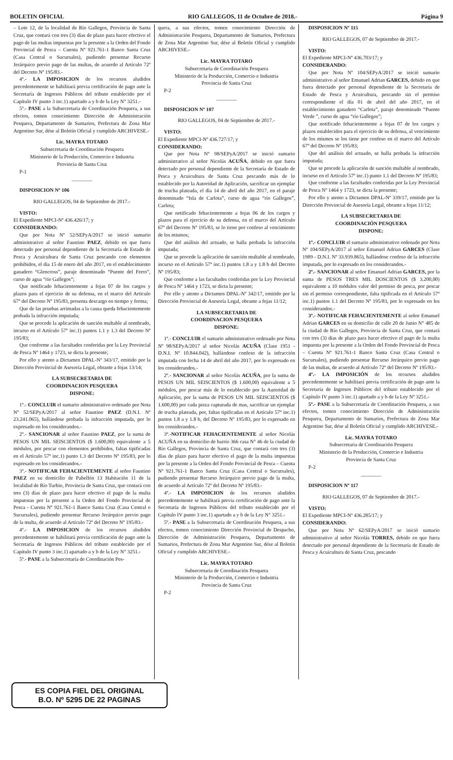BOLETIN OFICIAL RIO GALLEGOS, 11 de Octubre de 2018.- Página 9
– Lote 12, de la localidad de Río Gallegos, Provincia de Santa Cruz, que contará con tres (3) días de plazo para hacer efectivo el pago de las multas impuestas por la presente a la Orden del Fondo Provincial de Pesca – Cuenta Nº 921.761-1 Banco Santa Cruz (Casa Central o Sucursales), pudiendo presentar Recurso Jerárquico previo pago de las multas, de acuerdo al Artículo 72º del Decreto Nº 195/83.-
4º.- LA IMPOSICION de los recursos aludidos precedentemente se habilitará previa certificación de pago ante la Secretaría de Ingresos Públicos del tributo establecido por el Capítulo IV punto 3 inc.1) apartado a y b de la Ley N° 3251.-
5º.- PASE a la Subsecretaria de Coordinación Pesquera, a sus efectos, tomen conocimiento Dirección de Administración Pesquera, Departamento de Sumarios, Prefectura de Zona Mar Argentino Sur, dése al Boletín Oficial y cumplido ARCHIVESE.-
Lic. MAYRA TOTARO
Subsecretaria de Coordinación Pesquera
Ministerio de la Producción, Comercio e Industria
Provincia de Santa Cruz
P-1
________
DISPOSICION Nº 106
RIO GALLEGOS, 04 de Septiembre de 2017.-
VISTO:
El Expediente MPCI-Nº 436.426/17; y
CONSIDERANDO:
Que por Nota Nº 52/SEPyA/2017 se inició sumario administrativo al señor Faustino PAEZ, debido en que fuera detectado por personal dependiente de la Secretaría de Estado de Pesca y Acuicultura de Santa Cruz pescando con elementos prohibidos, el día 15 de enero del año 2017, en el establecimiento ganadero “Glencross”, paraje denominado “Puente del Ferro”, curso de agua “río Gallegos”;
Que notificado fehacientemente a fojas 07 de los cargos y plazos para el ejercicio de su defensa, en el marco del Artículo 67º del Decreto Nº 195/83, presenta descargo en tiempo y forma;
Que de las pruebas arrimadas a la causa queda fehacientemente probada la infracción imputada;
Que se procede la aplicación de sanción multable al nombrado, incurso en el Artículo 57º inc.1) puntos 1.1 y 1.3 del Decreto Nº 195/83;
Que conforme a las facultades conferidas por la Ley Provincial de Pesca Nº 1464 y 1723, se dicta la presente;
Por ello y atento a Dictamen DPAL-Nº 343/17, emitido por la Dirección Provincial de Asesoría Legal, obrante a fojas 13/14;
LA SUBSECRETARIA DE
COORDINACION PESQUERA
DISPONE:
1º.- CONCLUIR el sumario administrativo ordenado por Nota Nº 52/SEPyA/2017 al señor Faustino PAEZ (D.N.I. Nº 23.241.065), hallándose probada la infracción imputada, por lo expresado en los considerandos.-
2º.- SANCIONAR al señor Faustino PAEZ, por la suma de PESOS UN MIL SEISCIENTOS ($ 1.600,00) equivalente a 5 módulos, por pescar con elementos prohibidos, faltas tipificadas en el Artículo 57º inc.1) punto 1.3 del Decreto Nº 195/83, por lo expresado en los considerandos.-
3º.- NOTIFICAR FEHACIENTEMENTE al señor Faustino PAEZ en su domicilio de Pabellón 13 Habitación 11 de la localidad de Río Turbio, Provincia de Santa Cruz, que contará con tres (3) días de plazo para hacer efectivo el pago de la multa impuestas por la presente a la Orden del Fondo Provincial de Pesca - Cuenta Nº 921.761-1 Banco Santa Cruz (Casa Central o Sucursales), pudiendo presentar Recurso Jerárquico previo pago de la multa, de acuerdo al Artículo 72º del Decreto Nº 195/83.-
4º.- LA IMPOSICION de los recursos aludidos precedentemente se habilitará previa certificación de pago ante la Secretaría de Ingresos Públicos del tributo establecido por el Capítulo IV punto 3 inc.1) apartado a y b de la Ley N° 3251.-
5º.- PASE a la Subsecretaría de Coordinación Pes-
quera, a sus efectos, tomen conocimiento Dirección de Administración Pesquera, Departamento de Sumarios, Prefectura de Zona Mar Argentino Sur, dése al Boletín Oficial y cumplido ARCHIVESE.-
Lic. MAYRA TOTARO
Subsecretaria de Coordinación Pesquera
Ministerio de la Producción, Comercio e Industria
Provincia de Santa Cruz
P-2
________
DISPOSICION Nº 107
RIO GALLEGOS, 04 de Septiembre de 2017.-
VISTO:
El Expediente MPCI-Nº 436.727/17; y
CONSIDERANDO:
Que por Nota Nº 98/SEPyA/2017 se inició sumario administrativo al señor Nicolás ACUÑA, debido en que fuera detectado por personal dependiente de la Secretaría de Estado de Pesca y Acuicultura de Santa Cruz pescando más de lo establecido por la Autoridad de Aplicación, sacrificar un ejemplar de trucha plateada, el día 14 de abril del año 2017, en el paraje denominado “Isla de Carlota”, curso de agua “río Gallegos”, Carlota;
Que notificado fehacientemente a fojas 06 de los cargos y plazos para el ejercicio de su defensa, en el marco del Artículo 67º del Decreto Nº 195/83, se lo tiene por confeso al vencimiento de los mismos;
Que del análisis del actuado, se halla probada la infracción imputada;
Que se procede la aplicación de sanción multable al nombrado, incurso en el Artículo 57º inc.1) puntos 1.8 a y 1.8 b del Decreto Nº 195/83;
Que conforme a las facultades conferidas por la Ley Provincial de Pesca Nº 1464 y 1723, se dicta la presente;
Por ello y atento a Dictamen DPAL-Nº 342/17, emitido por la Dirección Provincial de Asesoría Legal, obrante a fojas 11/12;
LA SUBSECRETARIA DE
COORDINACION PESQUERA
DISPONE:
1º.- CONCLUIR el sumario administrativo ordenado por Nota Nº 98/SEPyA/2017 al señor Nicolás ACUÑA (Clase 1951 - D.N.I. Nº 10.844.042), hallándose confeso de la infracción imputada con fecha 14 de abril del año 2017, por lo expresado en los considerandos.-
2º.- SANCIONAR al señor Nicolás ACUÑA, por la suma de PESOS UN MIL SEISCIENTOS ($ 1.600,00) equivalente a 5 módulos, por pescar más de lo establecido por la Autoridad de Aplicación, por la suma de PESOS UN MIL SEISCIENTOS ($ 1.600,00) por cada pieza capturada de mas, sacrificar un ejemplar de trucha plateada, por, faltas tipificadas en el Artículo 57º inc.1) puntos 1.8 a y 1.8 b, del Decreto Nº 195/83, por lo expresado en los considerandos.-
3º.-NOTIFICAR FEHACIENTEMENTE al señor Nicolás ACUÑA en su domicilio de barrio 366 casa N° 46 de la ciudad de Río Gallegos, Provincia de Santa Cruz, que contará con tres (3) días de plazo para hacer efectivo el pago de la multa impuestas por la presente a la Orden del Fondo Provincial de Pesca – Cuenta Nº 921.761-1 Banco Santa Cruz (Casa Central o Sucursales), pudiendo presentar Recurso Jerárquico previo pago de la multa, de acuerdo al Artículo 72º del Decreto Nº 195/83.-
4º.- LA IMPOSICION de los recursos aludidos precedentemente se habilitará previa certificación de pago ante la Secretaría de Ingresos Públicos del tributo establecido por el Capítulo IV punto 3 inc.1) apartado a y b de la Ley N° 3251.-
5º.- PASE a la Subsecretaría de Coordinación Pesquera, a sus efectos, tomen conocimiento Dirección Provincial de Despacho, Dirección de Administración Pesquera, Departamento de Sumarios, Prefectura de Zona Mar Argentino Sur, dése al Boletín Oficial y cumplido ARCHIVESE.-
Lic. MAYRA TOTARO
Subsecretaria de Coordinación Pesquera
Ministerio de la Producción, Comercio e Industria
Provincia de Santa Cruz
P-2
DISPOSICION Nº 115
RIO GALLEGOS, 07 de Septiembre de 2017.-
VISTO:
El Expediente MPCI-Nº 436.703/17; y
CONSIDERANDO:
Que por Nota Nº 104/SEPyA/2017 se inició sumario administrativo al señor Emanuel Adrian GARCES, debido en que fuera detectado por personal dependiente de la Secretaría de Estado de Pesca y Acuicultura, pescando sin el permiso correspondiente el día 01 de abril del año 2017, en el establecimiento ganadero “Carlota”, paraje denominado “Puente Verde ”, curso de agua “río Gallegos”;
Que notificado fehacientemente a fojas 07 de los cargos y plazos establecidos para el ejercicio de su defensa, al vencimiento de los mismos se los tiene por confeso en el marco del Artículo 67º del Decreto Nº 195/83;
Que del análisis del actuado, se halla probada la infracción imputada;
Que se procede la aplicación de sanción multable al nombrado, incurso en el Artículo 57º inc.1) punto 1.1 del Decreto Nº 195/83;
Que conforme a las facultades conferidas por la Ley Provincial de Pesca Nº 1464 y 1723, se dicta la presente;
Por ello y atento a Dictamen DPAL-Nº 339/17, emitido por la Dirección Provincial de Asesoría Legal, obrante a fojas 11/12;
LA SUBSECRETARIA DE
COORDINACIÓN PESQUERA
DISPONE:
1º.- CONCLUIR el sumario administrativo ordenado por Nota Nº 104/SEPyA/2017 al señor Emanuel Adrian GARCES (Clase 1989 - D.N.I. Nº 33.939.865), hallándose confeso de la infracción imputada, por lo expresado en los considerandos.-
2º.- SANCIONAR al señor Emanuel Adrian GARCES, por la suma de PESOS TRES MIL DOSCIENTOS ($ 3.200,00) equivalente a 10 módulos valor del permiso de pesca, por pescar sin el permiso correspondiente, falta tipificada en el Artículo 57º inc.1) puntos 1.1 del Decreto Nº 195/83, por lo expresado en los considerandos.-
3º.- NOTIFICAR FEHACIENTEMENTE al señor Emanuel Adrian GARCES en su domicilio de calle 20 de Junio N° 485 de la ciudad de Río Gallegos, Provincia de Santa Cruz, que contará con tres (3) días de plazo para hacer efectivo el pago de la multa impuesta por la presente a la Orden del Fondo Provincial de Pesca – Cuenta Nº 921.761-1 Banco Santa Cruz (Casa Central o Sucursales), pudiendo presentar Recurso Jerárquico previo pago de las multas, de acuerdo al Artículo 72º del Decreto Nº 195/83.-
4º.- LA IMPOSICIÓN de los recursos aludidos precedentemente se habilitará previa certificación de pago ante la Secretaría de Ingresos Públicos del tributo establecido por el Capítulo IV punto 3 inc.1) apartado a y b de la Ley Nº 3251.-
5º.- PASE a la Subsecretaría de Coordinación Pesquera, a sus efectos, tomen conocimiento Dirección de Administración Pesquera, Departamento de Sumarios, Prefectura de Zona Mar Argentino Sur, dése al Boletín Oficial y cumplido ARCHIVESE.-
Lic. MAYRA TOTARO
Subsecretaria de Coordinación Pesquera
Ministerio de la Producción, Comercio e Industria
Provincia de Santa Cruz
P-2
________
DISPOSICION Nº 117
RIO GALLEGOS, 07 de Septiembre de 2017.-
VISTO:
El Expediente MPCI-Nº 436.285/17; y
CONSIDERANDO:
Que por Nota Nº 62/SEPyA/2017 se inició sumario administrativo al señor Nicolás TORRES, debido en que fuera detectado por personal dependiente de la Secretaría de Estado de Pesca y Acuicultura de Santa Cruz, pescando
ES COPIA FIEL DEL ORIGINAL
B.O. Nº 5295 DE 22 PAGINAS